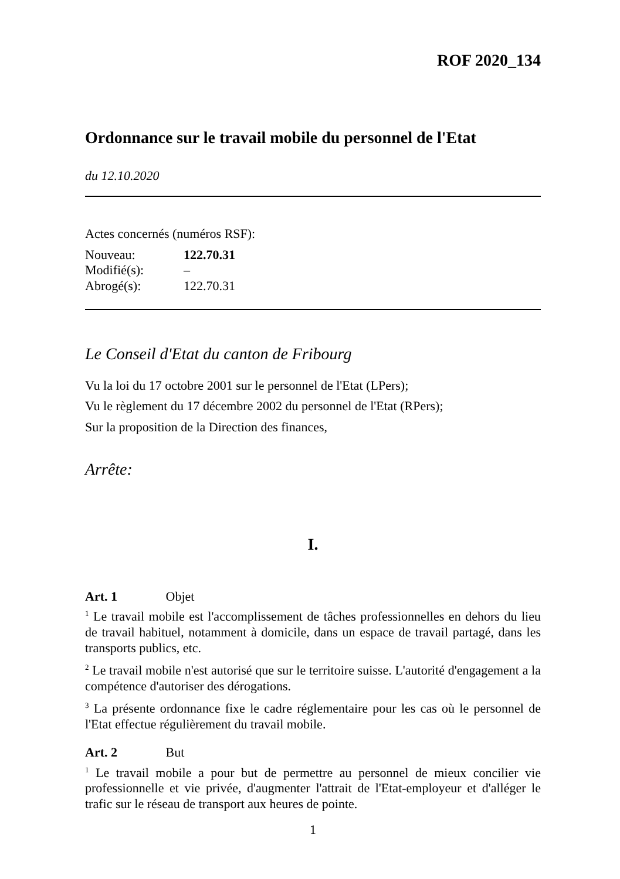ROF 2020_134
Ordonnance sur le travail mobile du personnel de l'Etat
du 12.10.2020
Actes concernés (numéros RSF):
| Nouveau: | 122.70.31 |
| Modifié(s): | – |
| Abrogé(s): | 122.70.31 |
Le Conseil d'Etat du canton de Fribourg
Vu la loi du 17 octobre 2001 sur le personnel de l'Etat (LPers);
Vu le règlement du 17 décembre 2002 du personnel de l'Etat (RPers);
Sur la proposition de la Direction des finances,
Arrête:
I.
Art. 1 Objet
<sup>1</sup> Le travail mobile est l'accomplissement de tâches professionnelles en dehors du lieu de travail habituel, notamment à domicile, dans un espace de travail partagé, dans les transports publics, etc.
<sup>2</sup> Le travail mobile n'est autorisé que sur le territoire suisse. L'autorité d'engagement a la compétence d'autoriser des dérogations.
<sup>3</sup> La présente ordonnance fixe le cadre réglementaire pour les cas où le personnel de l'Etat effectue régulièrement du travail mobile.
Art. 2 But
<sup>1</sup> Le travail mobile a pour but de permettre au personnel de mieux concilier vie professionnelle et vie privée, d'augmenter l'attrait de l'Etat-employeur et d'alléger le trafic sur le réseau de transport aux heures de pointe.
1